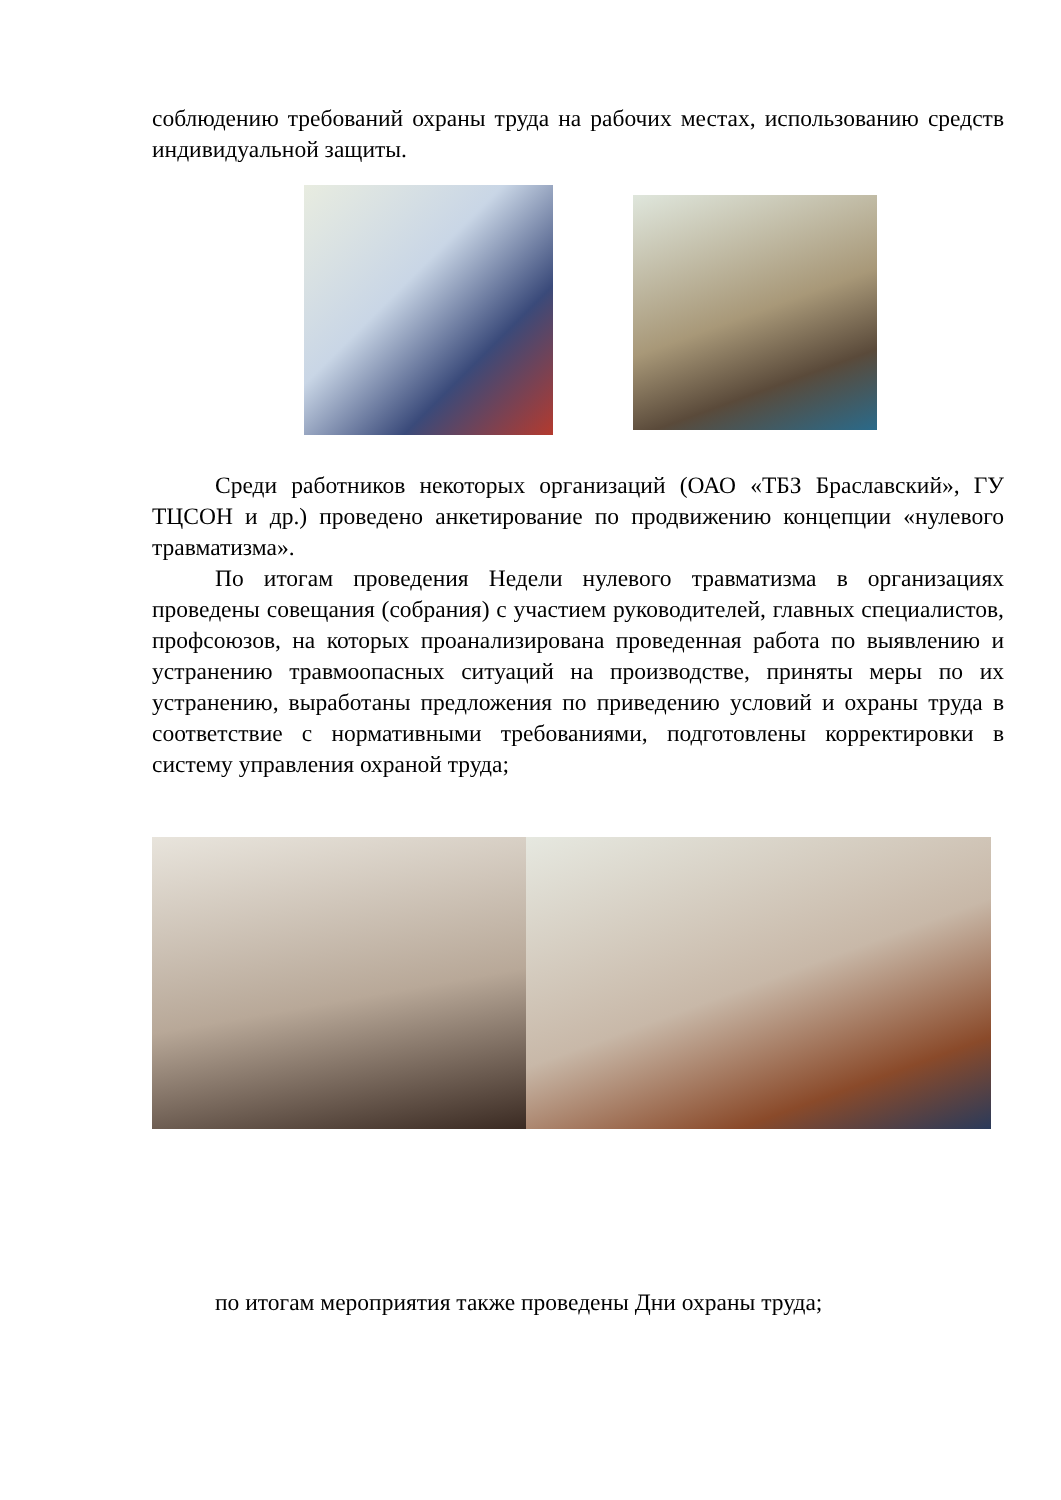соблюдению требований охраны труда на рабочих местах, использованию средств индивидуальной защиты.
Среди работников некоторых организаций (ОАО «ТБЗ Браславский», ГУ ТЦСОН и др.) проведено анкетирование по продвижению концепции «нулевого травматизма».
По итогам проведения Недели нулевого травматизма в организациях проведены совещания (собрания) с участием руководителей, главных специалистов, профсоюзов, на которых проанализирована проведенная работа по выявлению и устранению травмоопасных ситуаций на производстве, приняты меры по их устранению, выработаны предложения по приведению условий и охраны труда в соответствие с нормативными требованиями, подготовлены корректировки в систему управления охраной труда;
по итогам мероприятия также проведены Дни охраны труда;